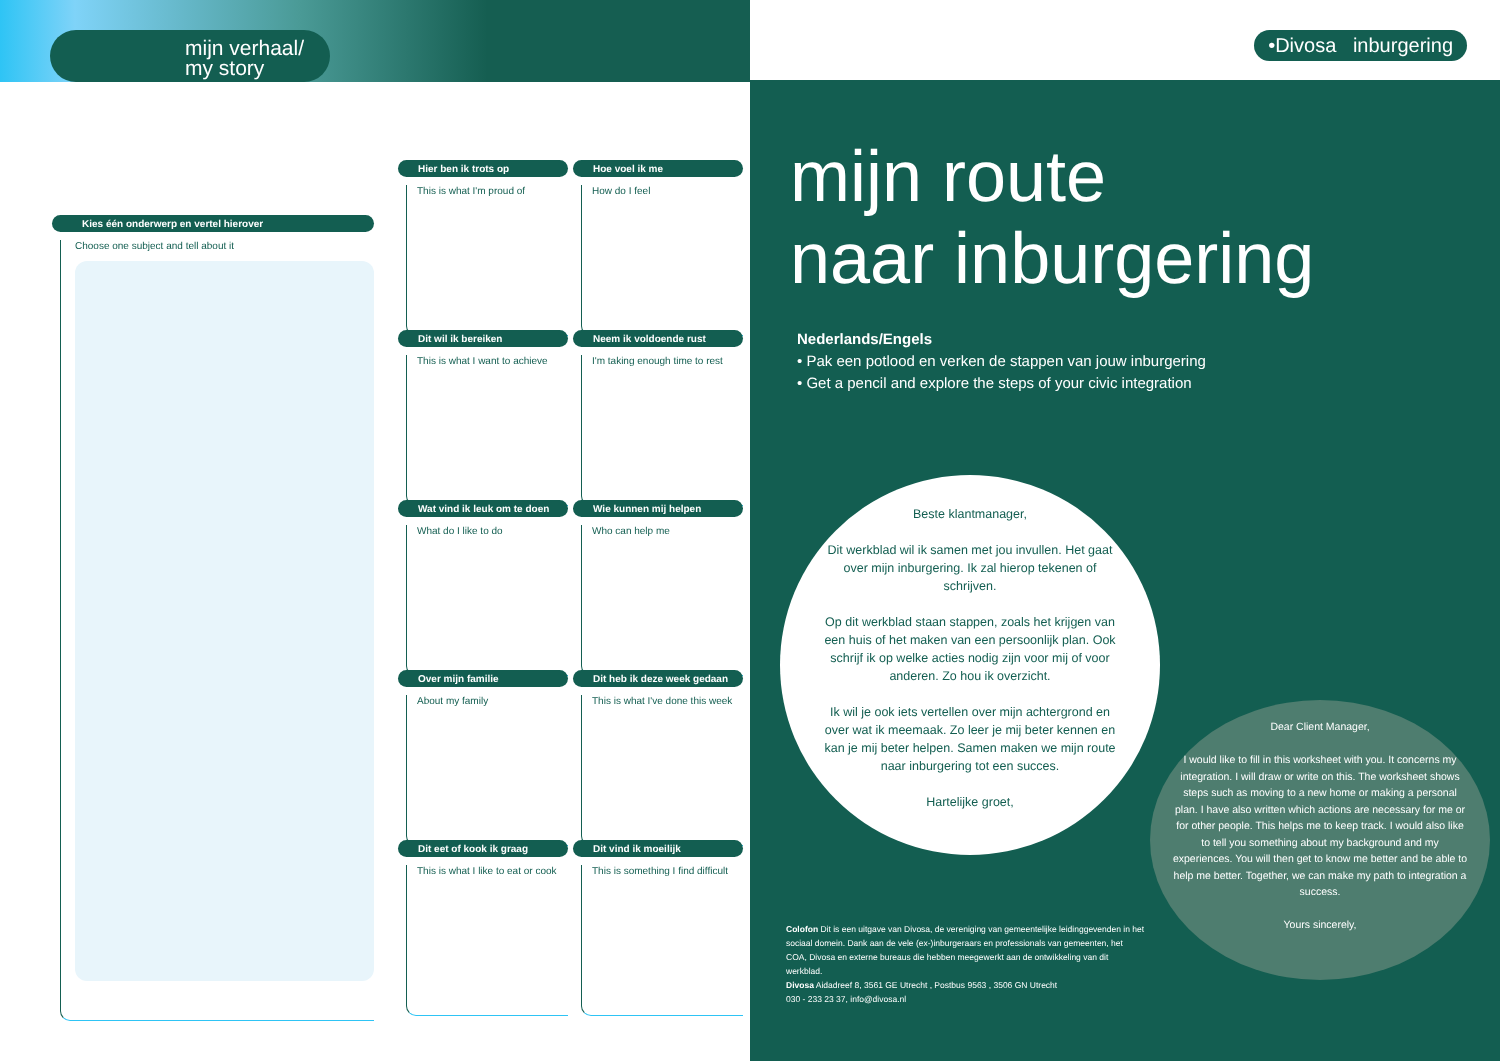mijn verhaal/
my story
Kies één onderwerp en vertel hierover
Choose one subject and tell about it
Hier ben ik trots op
This is what I'm proud of
Hoe voel ik me
How do I feel
Dit wil ik bereiken
This is what I want to achieve
Neem ik voldoende rust
I'm taking enough time to rest
Wat vind ik leuk om te doen
What do I like to do
Wie kunnen mij helpen
Who can help me
Over mijn familie
About my family
Dit heb ik deze week gedaan
This is what I've done this week
Dit eet of kook ik graag
This is what I like to eat or cook
Dit vind ik moeilijk
This is something I find difficult
•Divosa inburgering
mijn route
naar inburgering
Nederlands/Engels
• Pak een potlood en verken de stappen van jouw inburgering
• Get a pencil and explore the steps of your civic integration
Beste klantmanager,
Dit werkblad wil ik samen met jou invullen. Het gaat over mijn inburgering. Ik zal hierop tekenen of schrijven.
Op dit werkblad staan stappen, zoals het krijgen van een huis of het maken van een persoonlijk plan. Ook schrijf ik op welke acties nodig zijn voor mij of voor anderen. Zo hou ik overzicht.
Ik wil je ook iets vertellen over mijn achtergrond en over wat ik meemaak. Zo leer je mij beter kennen en kan je mij beter helpen. Samen maken we mijn route naar inburgering tot een succes.
Hartelijke groet,
Dear Client Manager,
I would like to fill in this worksheet with you. It concerns my integration. I will draw or write on this. The worksheet shows steps such as moving to a new home or making a personal plan. I have also written which actions are necessary for me or for other people. This helps me to keep track. I would also like to tell you something about my background and my experiences. You will then get to know me better and be able to help me better. Together, we can make my path to integration a success.
Yours sincerely,
Colofon Dit is een uitgave van Divosa, de vereniging van gemeentelijke leidinggevenden in het sociaal domein. Dank aan de vele (ex-)inburgeraars en professionals van gemeenten, het COA, Divosa en externe bureaus die hebben meegewerkt aan de ontwikkeling van dit werkblad.
Divosa Aidadreef 8, 3561 GE Utrecht , Postbus 9563 , 3506 GN Utrecht
030 - 233 23 37, info@divosa.nl